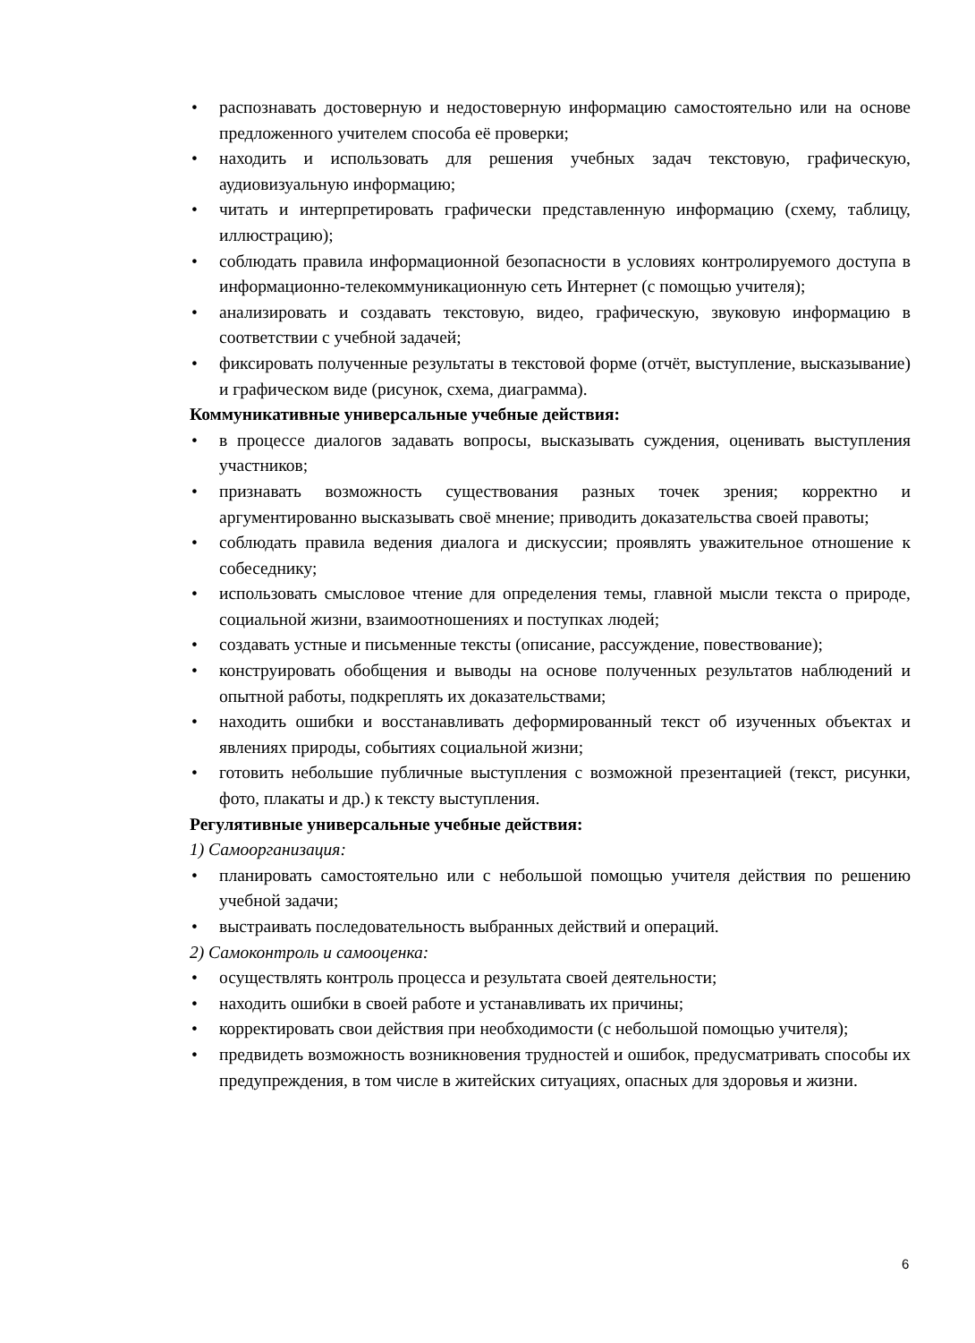• распознавать достоверную и недостоверную информацию самостоятельно или на основе предложенного учителем способа её проверки;
• находить и использовать для решения учебных задач текстовую, графическую, аудиовизуальную информацию;
• читать и интерпретировать графически представленную информацию (схему, таблицу, иллюстрацию);
• соблюдать правила информационной безопасности в условиях контролируемого доступа в информационно-телекоммуникационную сеть Интернет (с помощью учителя);
• анализировать и создавать текстовую, видео, графическую, звуковую информацию в соответствии с учебной задачей;
• фиксировать полученные результаты в текстовой форме (отчёт, выступление, высказывание) и графическом виде (рисунок, схема, диаграмма).
Коммуникативные универсальные учебные действия:
• в процессе диалогов задавать вопросы, высказывать суждения, оценивать выступления участников;
• признавать возможность существования разных точек зрения; корректно и аргументированно высказывать своё мнение; приводить доказательства своей правоты;
• соблюдать правила ведения диалога и дискуссии; проявлять уважительное отношение к собеседнику;
• использовать смысловое чтение для определения темы, главной мысли текста о природе, социальной жизни, взаимоотношениях и поступках людей;
• создавать устные и письменные тексты (описание, рассуждение, повествование);
• конструировать обобщения и выводы на основе полученных результатов наблюдений и опытной работы, подкреплять их доказательствами;
• находить ошибки и восстанавливать деформированный текст об изученных объектах и явлениях природы, событиях социальной жизни;
• готовить небольшие публичные выступления с возможной презентацией (текст, рисунки, фото, плакаты и др.) к тексту выступления.
Регулятивные универсальные учебные действия:
1) Самоорганизация:
• планировать самостоятельно или с небольшой помощью учителя действия по решению учебной задачи;
• выстраивать последовательность выбранных действий и операций.
2) Самоконтроль и самооценка:
• осуществлять контроль процесса и результата своей деятельности;
• находить ошибки в своей работе и устанавливать их причины;
• корректировать свои действия при необходимости (с небольшой помощью учителя);
• предвидеть возможность возникновения трудностей и ошибок, предусматривать способы их предупреждения, в том числе в житейских ситуациях, опасных для здоровья и жизни.
6